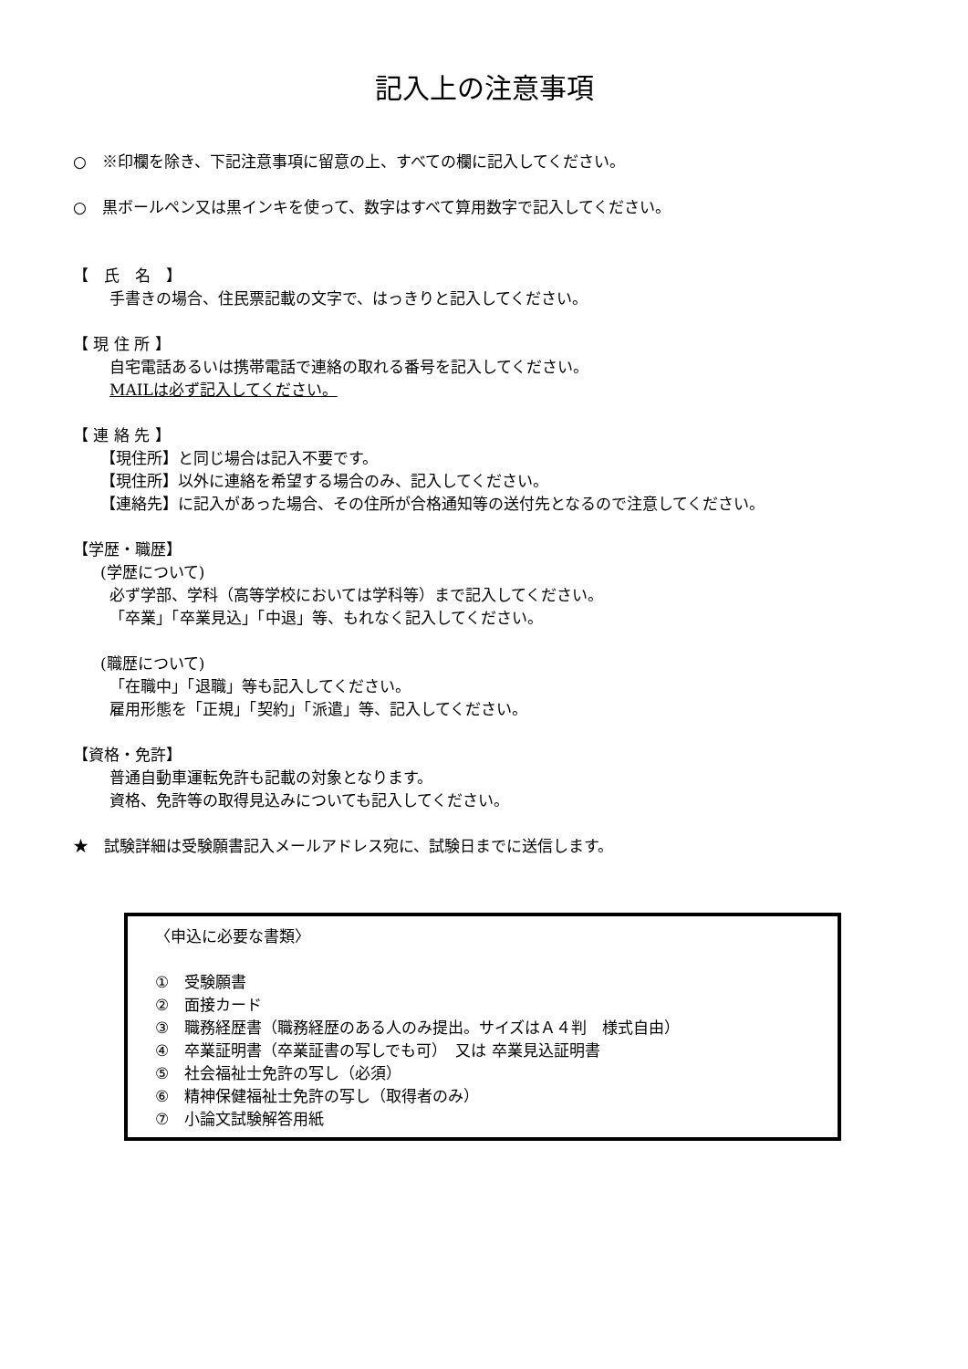記入上の注意事項
○　※印欄を除き、下記注意事項に留意の上、すべての欄に記入してください。
○　黒ボールペン又は黒インキを使って、数字はすべて算用数字で記入してください。
【　氏　名　】
手書きの場合、住民票記載の文字で、はっきりと記入してください。
【 現 住 所 】
自宅電話あるいは携帯電話で連絡の取れる番号を記入してください。
MAILは必ず記入してください。
【 連 絡 先 】
【現住所】と同じ場合は記入不要です。
【現住所】以外に連絡を希望する場合のみ、記入してください。
【連絡先】に記入があった場合、その住所が合格通知等の送付先となるので注意してください。
【学歴・職歴】
(学歴について)
必ず学部、学科（高等学校においては学科等）まで記入してください。
「卒業」「卒業見込」「中退」等、もれなく記入してください。
(職歴について)
「在職中」「退職」等も記入してください。
雇用形態を「正規」「契約」「派遣」等、記入してください。
【資格・免許】
普通自動車運転免許も記載の対象となります。
資格、免許等の取得見込みについても記入してください。
★　試験詳細は受験願書記入メールアドレス宛に、試験日までに送信します。
〈申込に必要な書類〉
①　受験願書
②　面接カード
③　職務経歴書（職務経歴のある人のみ提出。サイズはＡ４判　様式自由）
④　卒業証明書（卒業証書の写しでも可）　又は 卒業見込証明書
⑤　社会福祉士免許の写し（必須）
⑥　精神保健福祉士免許の写し（取得者のみ）
⑦　小論文試験解答用紙